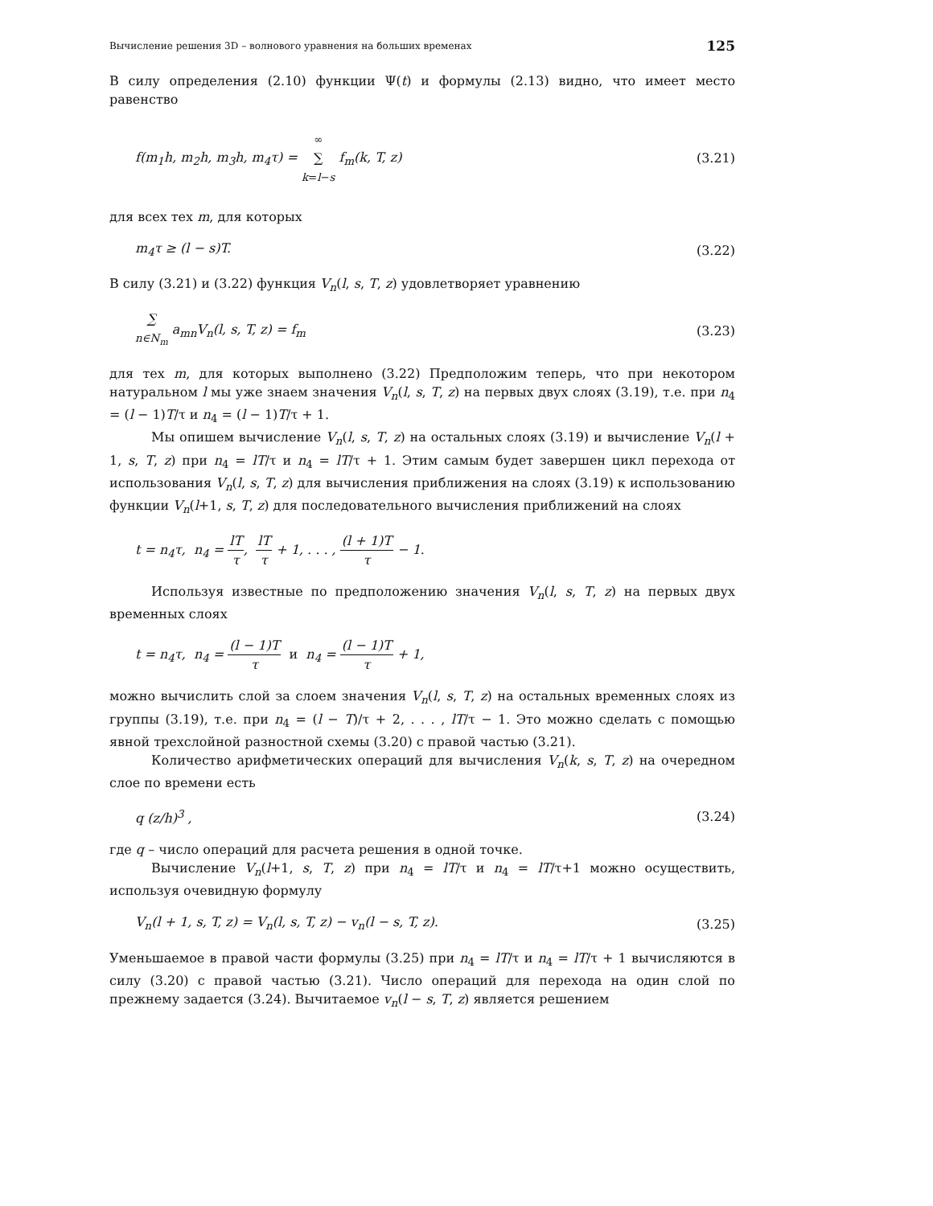Вычисление решения 3D – волнового уравнения на больших временах 125
В силу определения (2.10) функции Ψ(t) и формулы (2.13) видно, что имеет место равенство
f(m<sub>1</sub>h, m<sub>2</sub>h, m<sub>3</sub>h, m<sub>4</sub>τ) = ∞
∑
k=l−s f<sub>m</sub>(k, T, z) (3.21)
для всех тех m, для которых
m<sub>4</sub>τ ≥ (l − s)T. (3.22)
В силу (3.21) и (3.22) функция V<sub>n</sub>(l, s, T, z) удовлетворяет уравнению
∑
n∈N<sub>m</sub> a<sub>mn</sub>V<sub>n</sub>(l, s, T, z) = f<sub>m</sub> (3.23)
для тех m, для которых выполнено (3.22) Предположим теперь, что при некотором натуральном l мы уже знаем значения V<sub>n</sub>(l, s, T, z) на первых двух слоях (3.19), т.е. при n<sub>4</sub> = (l − 1)T/τ и n<sub>4</sub> = (l − 1)T/τ + 1.
Мы опишем вычисление V<sub>n</sub>(l, s, T, z) на остальных слоях (3.19) и вычисление V<sub>n</sub>(l + 1, s, T, z) при n<sub>4</sub> = lT/τ и n<sub>4</sub> = lT/τ + 1. Этим самым будет завершен цикл перехода от использования V<sub>n</sub>(l, s, T, z) для вычисления приближения на слоях (3.19) к использованию функции V<sub>n</sub>(l+1, s, T, z) для последовательного вычисления приближений на слоях
t = n<sub>4</sub>τ, n<sub>4</sub> = lT τ, lT τ + 1, . . . , (l + 1)T τ − 1.
Используя известные по предположению значения V<sub>n</sub>(l, s, T, z) на первых двух временных слоях
t = n<sub>4</sub>τ, n<sub>4</sub> = (l − 1)T τ и n<sub>4</sub> = (l − 1)T τ + 1,
можно вычислить слой за слоем значения V<sub>n</sub>(l, s, T, z) на остальных временных слоях из группы (3.19), т.е. при n<sub>4</sub> = (l − T)/τ + 2, . . . , lT/τ − 1. Это можно сделать с помощью явной трехслойной разностной схемы (3.20) с правой частью (3.21).
Количество арифметических операций для вычисления V<sub>n</sub>(k, s, T, z) на очередном слое по времени есть
q (z/h)<sup>3</sup> , (3.24)
где q – число операций для расчета решения в одной точке.
Вычисление V<sub>n</sub>(l+1, s, T, z) при n<sub>4</sub> = lT/τ и n<sub>4</sub> = lT/τ+1 можно осуществить, используя очевидную формулу
V<sub>n</sub>(l + 1, s, T, z) = V<sub>n</sub>(l, s, T, z) − v<sub>n</sub>(l − s, T, z). (3.25)
Уменьшаемое в правой части формулы (3.25) при n<sub>4</sub> = lT/τ и n<sub>4</sub> = lT/τ + 1 вычисляются в силу (3.20) с правой частью (3.21). Число операций для перехода на один слой по прежнему задается (3.24). Вычитаемое v<sub>n</sub>(l − s, T, z) является решением